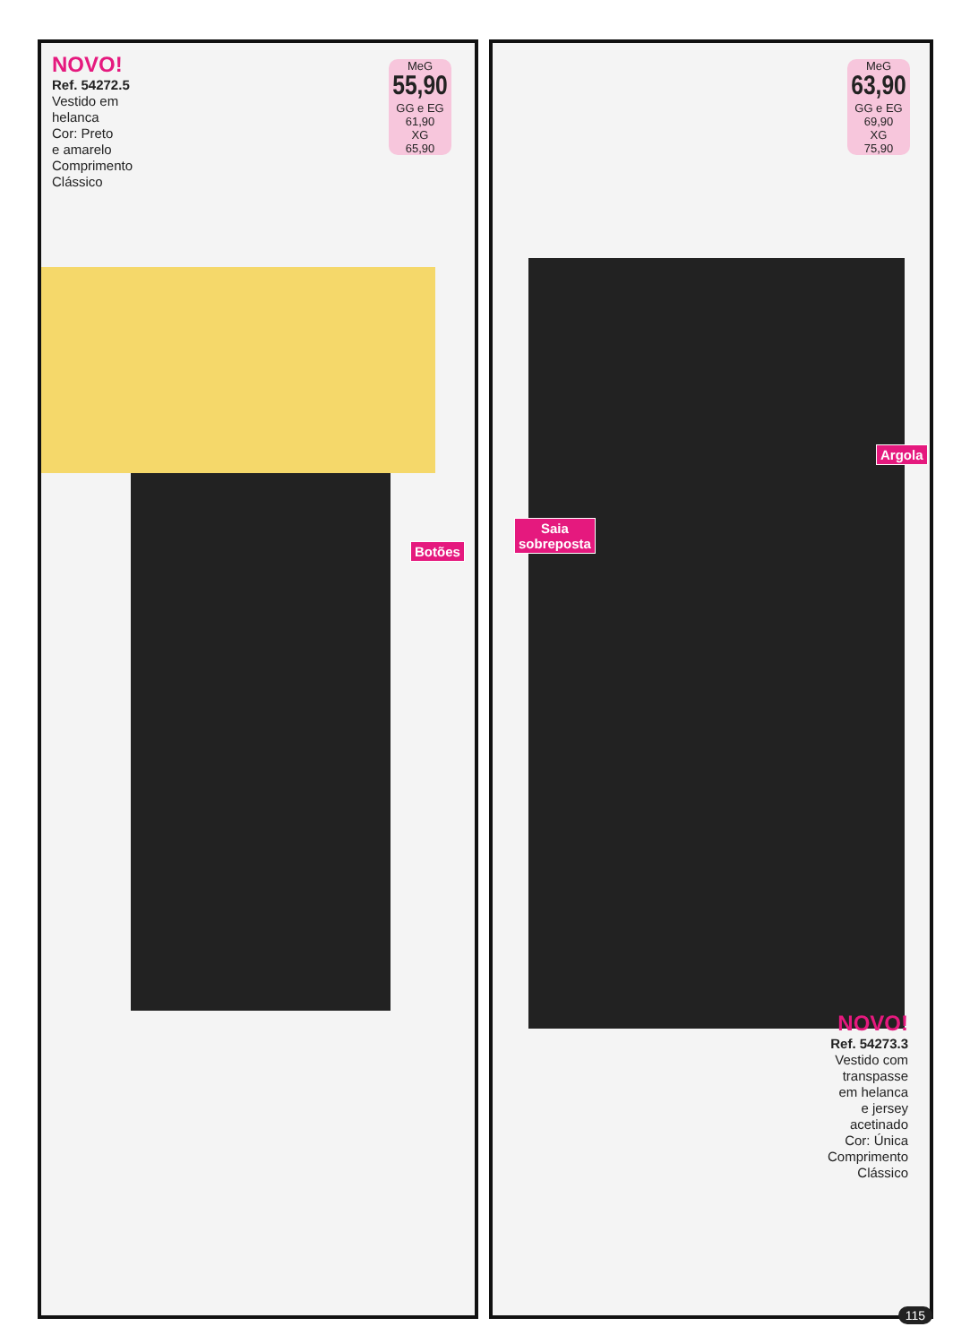NOVO!
Ref. 54272.5
Vestido em
helanca
Cor: Preto
e amarelo
Comprimento
Clássico
MeG
55,90
GG e EG
61,90
XG
65,90
Botões
MeG
63,90
GG e EG
69,90
XG
75,90
Saia
sobreposta
Argola
NOVO!
Ref. 54273.3
Vestido com
transpasse
em helanca
e jersey
acetinado
Cor: Única
Comprimento
Clássico
115